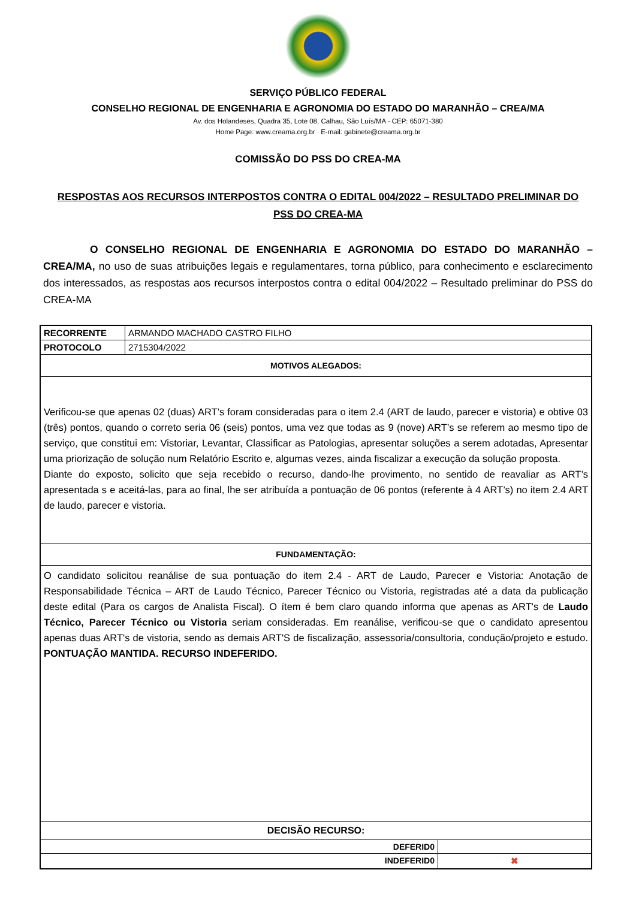SERVIÇO PÚBLICO FEDERAL
CONSELHO REGIONAL DE ENGENHARIA E AGRONOMIA DO ESTADO DO MARANHÃO – CREA/MA
Av. dos Holandeses, Quadra 35, Lote 08, Calhau, São Luís/MA - CEP: 65071-380
Home Page: www.creama.org.br E-mail: gabinete@creama.org.br
COMISSÃO DO PSS DO CREA-MA
RESPOSTAS AOS RECURSOS INTERPOSTOS CONTRA O EDITAL 004/2022 – RESULTADO PRELIMINAR DO PSS DO CREA-MA
O CONSELHO REGIONAL DE ENGENHARIA E AGRONOMIA DO ESTADO DO MARANHÃO – CREA/MA, no uso de suas atribuições legais e regulamentares, torna público, para conhecimento e esclarecimento dos interessados, as respostas aos recursos interpostos contra o edital 004/2022 – Resultado preliminar do PSS do CREA-MA
| RECORRENTE | ARMANDO MACHADO CASTRO FILHO | |
| PROTOCOLO | 2715304/2022 | |
| MOTIVOS ALEGADOS: | | |
| Verificou-se que apenas 02 (duas) ART’s foram consideradas para o item 2.4 (ART de laudo, parecer e vistoria) e obtive 03 (três) pontos, quando o correto seria 06 (seis) pontos, uma vez que todas as 9 (nove) ART’s se referem ao mesmo tipo de serviço, que constitui em: Vistoriar, Levantar, Classificar as Patologias, apresentar soluções a serem adotadas, Apresentar uma priorização de solução num Relatório Escrito e, algumas vezes, ainda fiscalizar a execução da solução proposta. Diante do exposto, solicito que seja recebido o recurso, dando-lhe provimento, no sentido de reavaliar as ART’s apresentada s e aceitá-las, para ao final, lhe ser atribuída a pontuação de 06 pontos (referente à 4 ART’s) no item 2.4 ART de laudo, parecer e vistoria. | | |
| FUNDAMENTAÇÃO: | | |
| O candidato solicitou reanálise de sua pontuação do item 2.4 - ART de Laudo, Parecer e Vistoria: Anotação de Responsabilidade Técnica – ART de Laudo Técnico, Parecer Técnico ou Vistoria, registradas até a data da publicação deste edital (Para os cargos de Analista Fiscal). O ítem é bem claro quando informa que apenas as ART's de Laudo Técnico, Parecer Técnico ou Vistoria seriam consideradas. Em reanálise, verificou-se que o candidato apresentou apenas duas ART's de vistoria, sendo as demais ART'S de fiscalização, assessoria/consultoria, condução/projeto e estudo. PONTUAÇÃO MANTIDA. RECURSO INDEFERIDO. | | |
| DECISÃO RECURSO: | | |
| DEFERID0 | | |
| INDEFERID0 | | ✖ |